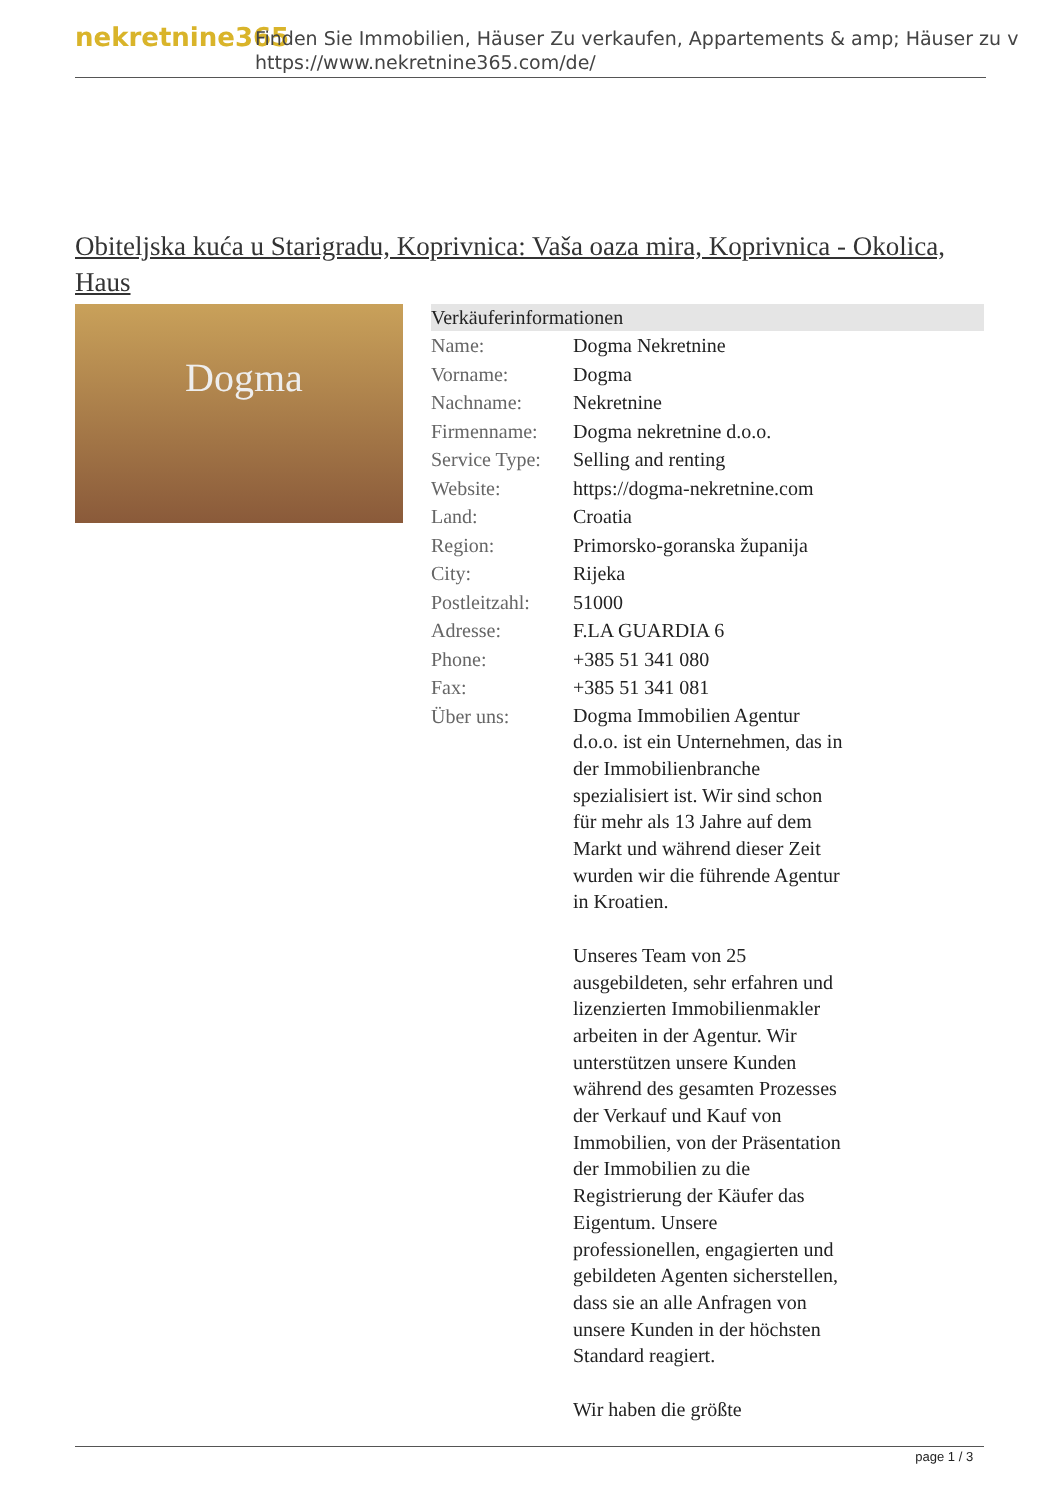nekretnine365
Finden Sie Immobilien, Häuser Zu verkaufen, Appartements & amp; Häuser zu v
https://www.nekretnine365.com/de/
Obiteljska kuća u Starigradu, Koprivnica: Vaša oaza mira, Koprivnica - Okolica, Haus
Dogma
| Verkäuferinformationen | |
| --- | --- |
| Name: | Dogma Nekretnine |
| Vorname: | Dogma |
| Nachname: | Nekretnine |
| Firmenname: | Dogma nekretnine d.o.o. |
| Service Type: | Selling and renting |
| Website: | https://dogma-nekretnine.com |
| Land: | Croatia |
| Region: | Primorsko-goranska županija |
| City: | Rijeka |
| Postleitzahl: | 51000 |
| Adresse: | F.LA GUARDIA 6 |
| Phone: | +385 51 341 080 |
| Fax: | +385 51 341 081 |
| Über uns: | Dogma Immobilien Agentur d.o.o. ist ein Unternehmen, das in der Immobilienbranche spezialisiert ist. Wir sind schon für mehr als 13 Jahre auf dem Markt und während dieser Zeit wurden wir die führende Agentur in Kroatien. Unseres Team von 25 ausgebildeten, sehr erfahren und lizenzierten Immobilienmakler arbeiten in der Agentur. Wir unterstützen unsere Kunden während des gesamten Prozesses der Verkauf und Kauf von Immobilien, von der Präsentation der Immobilien zu die Registrierung der Käufer das Eigentum. Unsere professionellen, engagierten und gebildeten Agenten sicherstellen, dass sie an alle Anfragen von unsere Kunden in der höchsten Standard reagiert. Wir haben die größte |
page 1 / 3